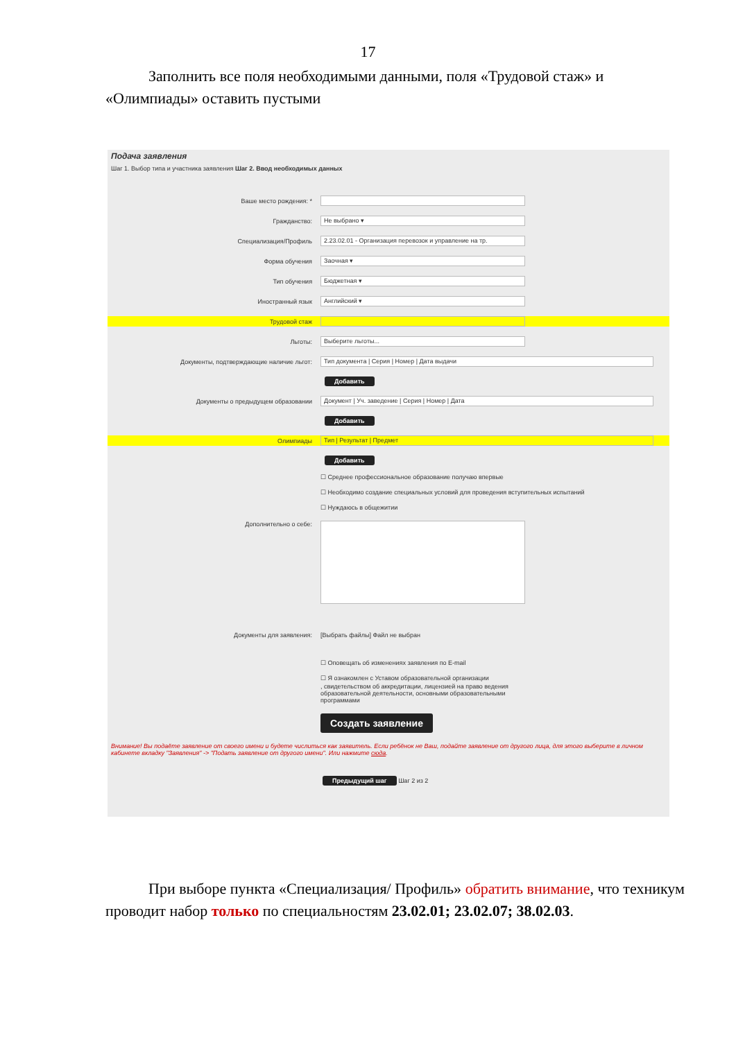17
Заполнить все поля необходимыми данными, поля «Трудовой стаж» и «Олимпиады» оставить пустыми
Подача заявления
Шаг 1. Выбор типа и участника заявления Шаг 2. Ввод необходимых данных
Ваше место рождения: *
Гражданство:
Не выбрано ▾
Специализация/Профиль
2.23.02.01 - Организация перевозок и управление на тр.
Форма обучения
Заочная ▾
Тип обучения
Бюджетная ▾
Иностранный язык
Английский ▾
Трудовой стаж
Льготы:
Выберите льготы...
Документы, подтверждающие наличие льгот:
Тип документа | Серия | Номер | Дата выдачи
Добавить
Документы о предыдущем образовании
Документ | Уч. заведение | Серия | Номер | Дата
Добавить
Олимпиады
Тип | Результат | Предмет
Добавить
☐ Среднее профессиональное образование получаю впервые
☐ Необходимо создание специальных условий для проведения вступительных испытаний
☐ Нуждаюсь в общежитии
Дополнительно о себе:
Документы для заявления: [Выбрать файлы] Файл не выбран
☐ Оповещать об изменениях заявления по E-mail
☐ Я ознакомлен с Уставом образовательной организации
, свидетельством об аккредитации, лицензией на право ведения образовательной деятельности, основными образовательными программами
Создать заявление
Внимание! Вы подаёте заявление от своего имени и будете числиться как заявитель. Если ребёнок не Ваш, подайте заявление от другого лица, для этого выберите в личном кабинете вкладку "Заявления" -> "Подать заявление от другого имени". Или нажмите сюда.
Предыдущий шаг Шаг 2 из 2
При выборе пункта «Специализация/ Профиль» обратить внимание, что техникум проводит набор только по специальностям 23.02.01; 23.02.07; 38.02.03.